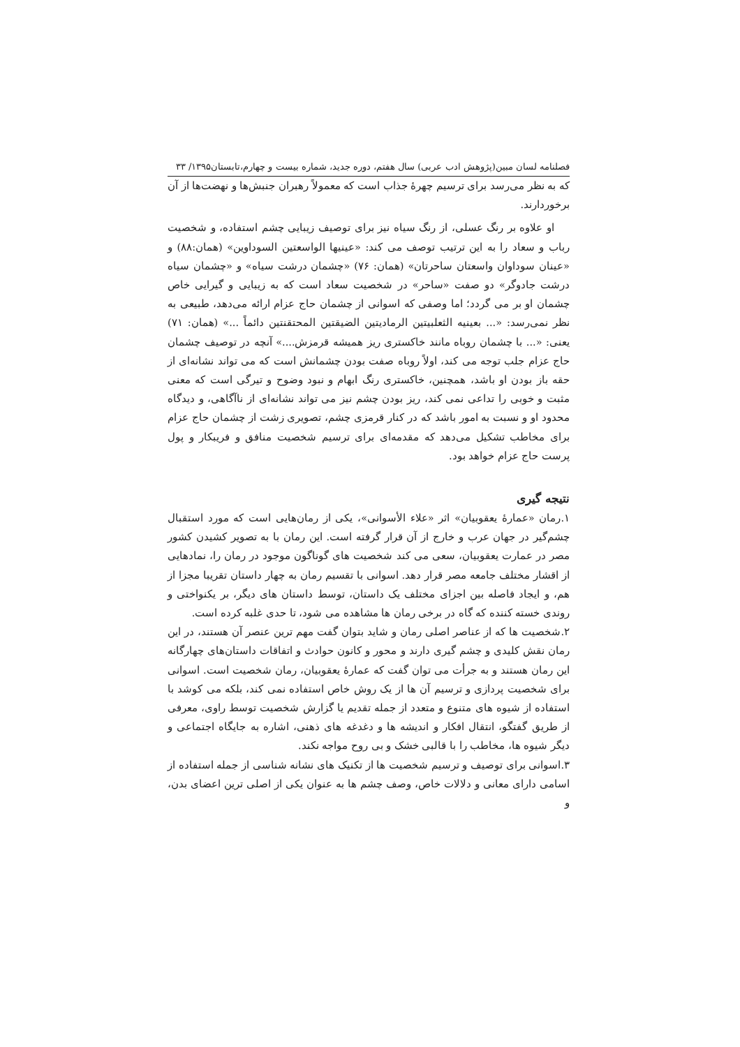فصلنامه لسان مبین(پژوهش ادب عربی) سال هفتم، دوره جدید، شماره بیست و چهارم،تابستان۱۳۹۵/ ۳۳
که به نظر می‌رسد برای ترسیم چهرهٔ جذاب است که معمولاً رهبران جنبش‌ها و نهضت‌ها از آن برخوردارند.
او علاوه بر رنگ عسلی، از رنگ سیاه نیز برای توصیف زیبایی چشم استفاده، و شخصیت رباب و سعاد را به این ترتیب توصف می کند: «عینیها الواسعتین السوداوین» (همان:۸۸) و «عینان سوداوان واسعتان ساحرتان» (همان: ۷۶) «چشمان درشت سیاه» و «چشمان سیاه درشت جادوگر» دو صفت «ساحر» در شخصیت سعاد است که به زیبایی و گیرایی خاص چشمان او بر می گردد؛ اما وصفی که اسوانی از چشمان حاج عزام ارائه می‌دهد، طبیعی به نظر نمی‌رسد: «... بعینیه الثعلبیتین الرمادیتین الضیقتین المحتقنتین دائماً ...» (همان: ۷۱) یعنی: «... با چشمان روباه مانند خاکستری ریز همیشه قرمزش....» آنچه در توصیف چشمان حاج عزام جلب توجه می کند، اولاً روباه صفت بودن چشمانش است که می تواند نشانه‌ای از حقه باز بودن او باشد، همچنین، خاکستری رنگ ابهام و نبود وضوح و تیرگی است که معنی مثبت و خوبی را تداعی نمی کند، ریز بودن چشم نیز می تواند نشانه‌ای از ناآگاهی، و دیدگاه محدود او و نسبت به امور باشد که در کنار قرمزی چشم، تصویری زشت از چشمان حاج عزام برای مخاطب تشکیل می‌دهد که مقدمه‌ای برای ترسیم شخصیت منافق و فریبکار و پول پرست حاج عزام خواهد بود.
نتیجه گیری
۱.رمان «عمارهٔ یعقوبیان» اثر «علاء الأسوانی»، یکی از رمان‌هایی است که مورد استقبال چشم‌گیر در جهان عرب و خارج از آن قرار گرفته است. این رمان با به تصویر کشیدن کشور مصر در عمارت یعقوبیان، سعی می کند شخصیت های گوناگون موجود در رمان را، نمادهایی از اقشار مختلف جامعه مصر قرار دهد. اسوانی با تقسیم رمان به چهار داستان تقریبا مجزا از هم، و ایجاد فاصله بین اجزای مختلف یک داستان، توسط داستان های دیگر، بر یکنواختی و روندی خسته کننده که گاه در برخی رمان ها مشاهده می شود، تا حدی غلبه کرده است.
۲.شخصیت ها که از عناصر اصلی رمان و شاید بتوان گفت مهم ترین عنصر آن هستند، در این رمان نقش کلیدی و چشم گیری دارند و محور و کانون حوادث و اتفاقات داستان‌های چهارگانه این رمان هستند و به جرأت می توان گفت که عمارهٔ یعقوبیان، رمان شخصیت است. اسوانی برای شخصیت پردازی و ترسیم آن ها از یک روش خاص استفاده نمی کند، بلکه می کوشد با استفاده از شیوه های متنوع و متعدد از جمله تقدیم یا گزارش شخصیت توسط راوی، معرفی از طریق گفتگو، انتقال افکار و اندیشه ها و دغدغه های ذهنی، اشاره به جایگاه اجتماعی و دیگر شیوه ها، مخاطب را با قالبی خشک و بی روح مواجه نکند.
۳.اسوانی برای توصیف و ترسیم شخصیت ها از تکنیک های نشانه شناسی از جمله استفاده از اسامی دارای معانی و دلالات خاص، وصف چشم ها به عنوان یکی از اصلی ترین اعضای بدن، و